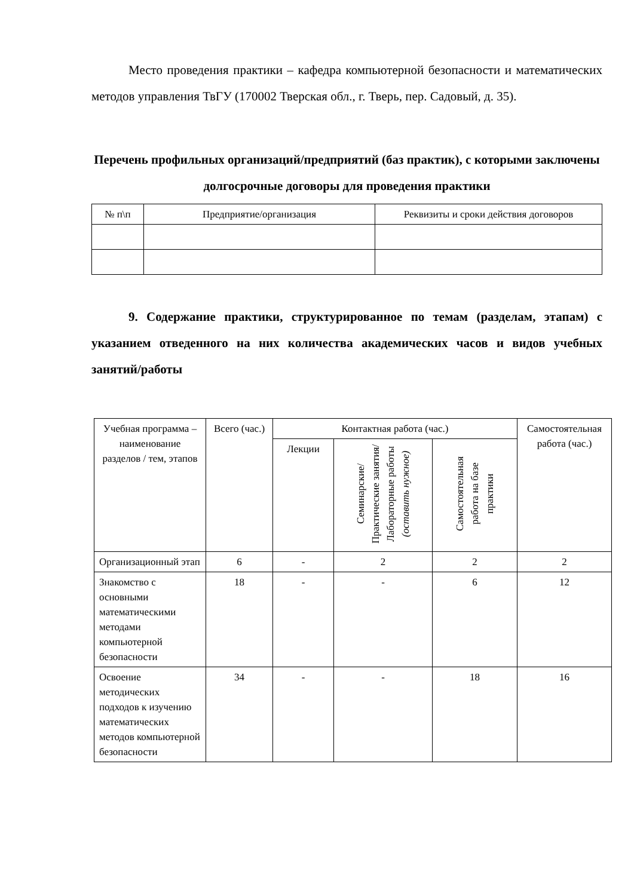Место проведения практики – кафедра компьютерной безопасности и математических методов управления ТвГУ (170002 Тверская обл., г. Тверь, пер. Садовый, д. 35).
Перечень профильных организаций/предприятий (баз практик), с которыми заключены долгосрочные договоры для проведения практики
| № п\п | Предприятие/организация | Реквизиты и сроки действия договоров |
| --- | --- | --- |
9. Содержание практики, структурированное по темам (разделам, этапам) с указанием отведенного на них количества академических часов и видов учебных занятий/работы
| Учебная программа – наименование разделов / тем, этапов | Всего (час.) | Контактная работа (час.) | | | Самостоятельная работа (час.) |
| --- | --- | --- | --- | --- | --- |
| | | Лекции | Семинарские/ Практические занятия/ Лабораторные работы (оставить нужное) | Самостоятельная работа на базе практики | |
| Организационный этап | 6 | - | 2 | 2 | 2 |
| Знакомство с основными математическими методами компьютерной безопасности | 18 | - | - | 6 | 12 |
| Освоение методических подходов к изучению математических методов компьютерной безопасности | 34 | - | - | 18 | 16 |